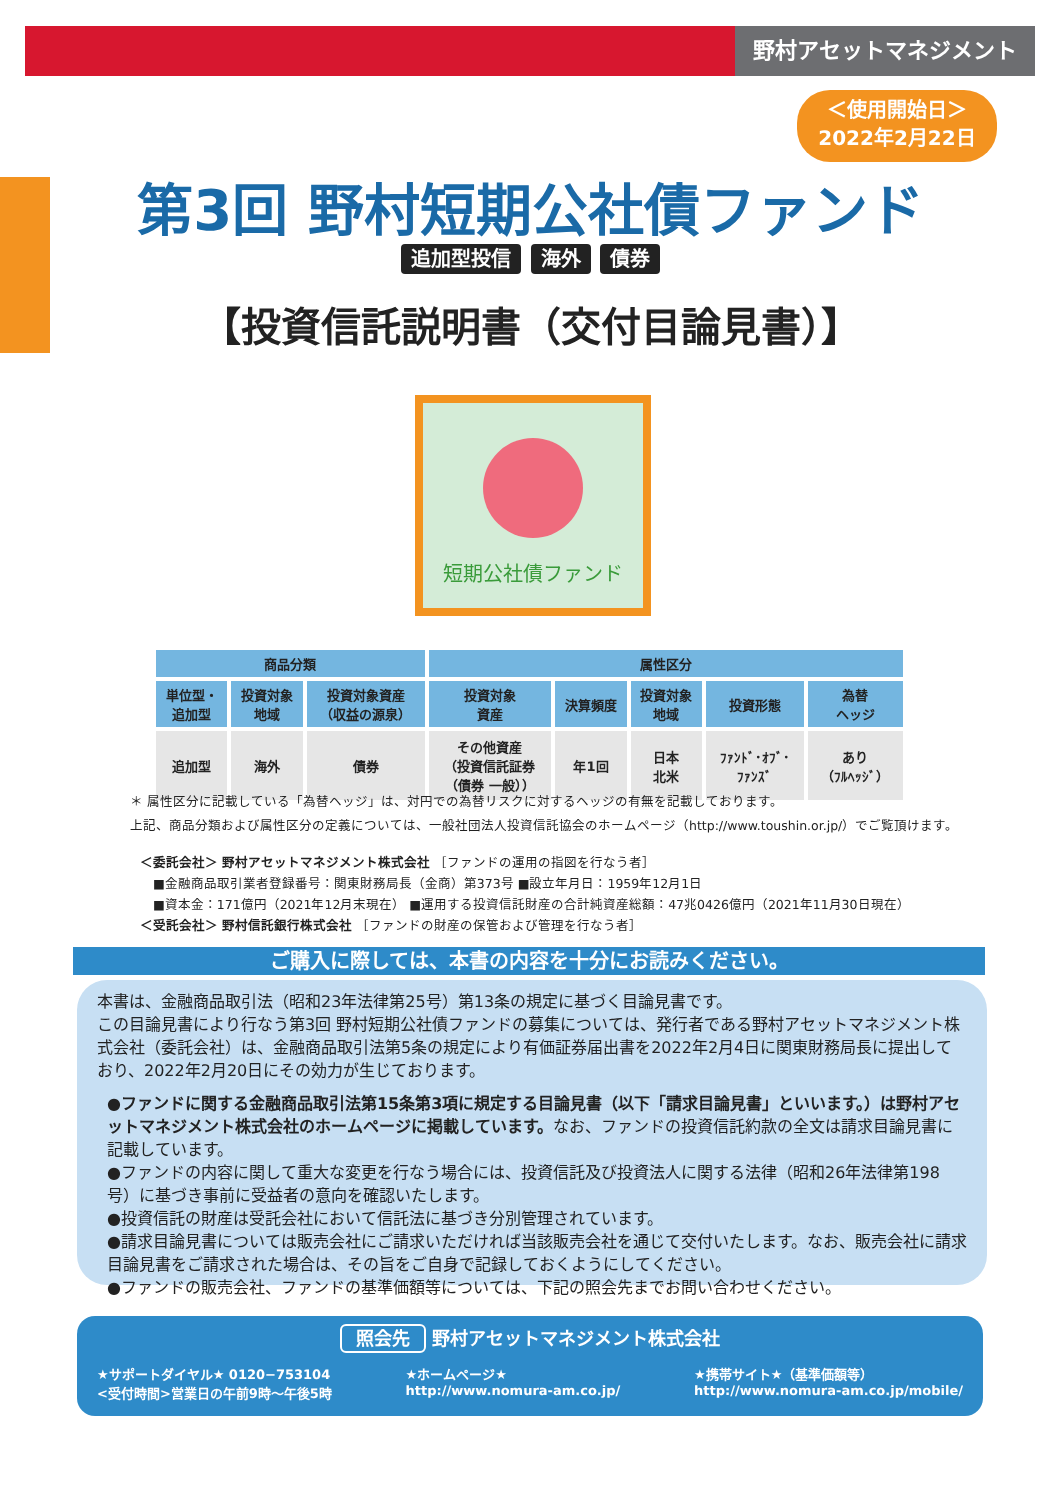野村アセットマネジメント
＜使用開始日＞
2022年2月22日
第3回 野村短期公社債ファンド
追加型投信 海外 債券
【投資信託説明書（交付目論見書）】
短期公社債ファンド
| 商品分類 | | | 属性区分 | | | | |
| --- | --- | --- | --- | --- | --- | --- | --- |
| 単位型・ 追加型 | 投資対象 地域 | 投資対象資産 （収益の源泉） | 投資対象 資産 | 決算頻度 | 投資対象 地域 | 投資形態 | 為替 ヘッジ |
| 追加型 | 海外 | 債券 | その他資産 （投資信託証券 （債券 一般）） | 年1回 | 日本 北米 | ﾌｧﾝﾄﾞ･ｵﾌﾞ･ ﾌｧﾝｽﾞ | あり （ﾌﾙﾍｯｼﾞ） |
＊ 属性区分に記載している「為替ヘッジ」は、対円での為替リスクに対するヘッジの有無を記載しております。
上記、商品分類および属性区分の定義については、一般社団法人投資信託協会のホームページ（http://www.toushin.or.jp/）でご覧頂けます。
＜委託会社＞ 野村アセットマネジメント株式会社 ［ファンドの運用の指図を行なう者］
　■金融商品取引業者登録番号：関東財務局長（金商）第373号 ■設立年月日：1959年12月1日
　■資本金：171億円（2021年12月末現在） ■運用する投資信託財産の合計純資産総額：47兆0426億円（2021年11月30日現在）
＜受託会社＞ 野村信託銀行株式会社 ［ファンドの財産の保管および管理を行なう者］
ご購入に際しては、本書の内容を十分にお読みください。
本書は、金融商品取引法（昭和23年法律第25号）第13条の規定に基づく目論見書です。
この目論見書により行なう第3回 野村短期公社債ファンドの募集については、発行者である野村アセットマネジメント株式会社（委託会社）は、金融商品取引法第5条の規定により有価証券届出書を2022年2月4日に関東財務局長に提出しており、2022年2月20日にその効力が生じております。
●ファンドに関する金融商品取引法第15条第3項に規定する目論見書（以下「請求目論見書」といいます。）は野村アセットマネジメント株式会社のホームページに掲載しています。なお、ファンドの投資信託約款の全文は請求目論見書に記載しています。
●ファンドの内容に関して重大な変更を行なう場合には、投資信託及び投資法人に関する法律（昭和26年法律第198号）に基づき事前に受益者の意向を確認いたします。
●投資信託の財産は受託会社において信託法に基づき分別管理されています。
●請求目論見書については販売会社にご請求いただければ当該販売会社を通じて交付いたします。なお、販売会社に請求目論見書をご請求された場合は、その旨をご自身で記録しておくようにしてください。
●ファンドの販売会社、ファンドの基準価額等については、下記の照会先までお問い合わせください。
照会先 野村アセットマネジメント株式会社
★サポートダイヤル★ 0120−753104
<受付時間>営業日の午前9時〜午後5時
★ホームページ★
http://www.nomura-am.co.jp/
★携帯サイト★（基準価額等）
http://www.nomura-am.co.jp/mobile/